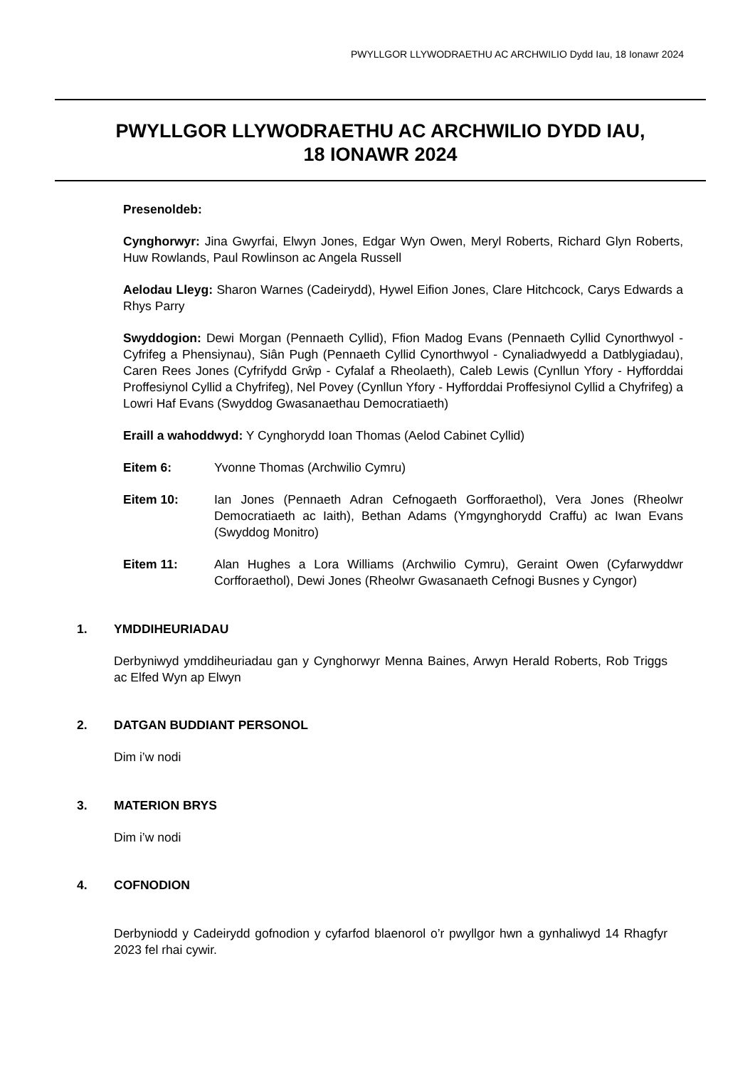PWYLLGOR LLYWODRAETHU AC ARCHWILIO Dydd Iau, 18 Ionawr 2024
PWYLLGOR LLYWODRAETHU AC ARCHWILIO DYDD IAU,
18 IONAWR 2024
Presenoldeb:
Cynghorwyr: Jina Gwyrfai, Elwyn Jones, Edgar Wyn Owen, Meryl Roberts, Richard Glyn Roberts, Huw Rowlands, Paul Rowlinson ac Angela Russell
Aelodau Lleyg: Sharon Warnes (Cadeirydd), Hywel Eifion Jones, Clare Hitchcock, Carys Edwards a Rhys Parry
Swyddogion: Dewi Morgan (Pennaeth Cyllid), Ffion Madog Evans (Pennaeth Cyllid Cynorthwyol - Cyfrifeg a Phensiynau), Siân Pugh (Pennaeth Cyllid Cynorthwyol - Cynaliadwyedd a Datblygiadau), Caren Rees Jones (Cyfrifydd Grŵp - Cyfalaf a Rheolaeth), Caleb Lewis (Cynllun Yfory - Hyfforddai Proffesiynol Cyllid a Chyfrifeg), Nel Povey (Cynllun Yfory - Hyfforddai Proffesiynol Cyllid a Chyfrifeg) a Lowri Haf Evans (Swyddog Gwasanaethau Democratiaeth)
Eraill a wahoddwyd: Y Cynghorydd Ioan Thomas (Aelod Cabinet Cyllid)
Eitem 6: Yvonne Thomas (Archwilio Cymru)
Eitem 10: Ian Jones (Pennaeth Adran Cefnogaeth Gorfforaethol), Vera Jones (Rheolwr Democratiaeth ac Iaith), Bethan Adams (Ymgynghorydd Craffu) ac Iwan Evans (Swyddog Monitro)
Eitem 11: Alan Hughes a Lora Williams (Archwilio Cymru), Geraint Owen (Cyfarwyddwr Corfforaethol), Dewi Jones (Rheolwr Gwasanaeth Cefnogi Busnes y Cyngor)
1. YMDDIHEURIADAU
Derbyniwyd ymddiheuriadau gan y Cynghorwyr Menna Baines, Arwyn Herald Roberts, Rob Triggs ac Elfed Wyn ap Elwyn
2. DATGAN BUDDIANT PERSONOL
Dim i’w nodi
3. MATERION BRYS
Dim i’w nodi
4. COFNODION
Derbyniodd y Cadeirydd gofnodion y cyfarfod blaenorol o’r pwyllgor hwn a gynhaliwyd 14 Rhagfyr 2023 fel rhai cywir.